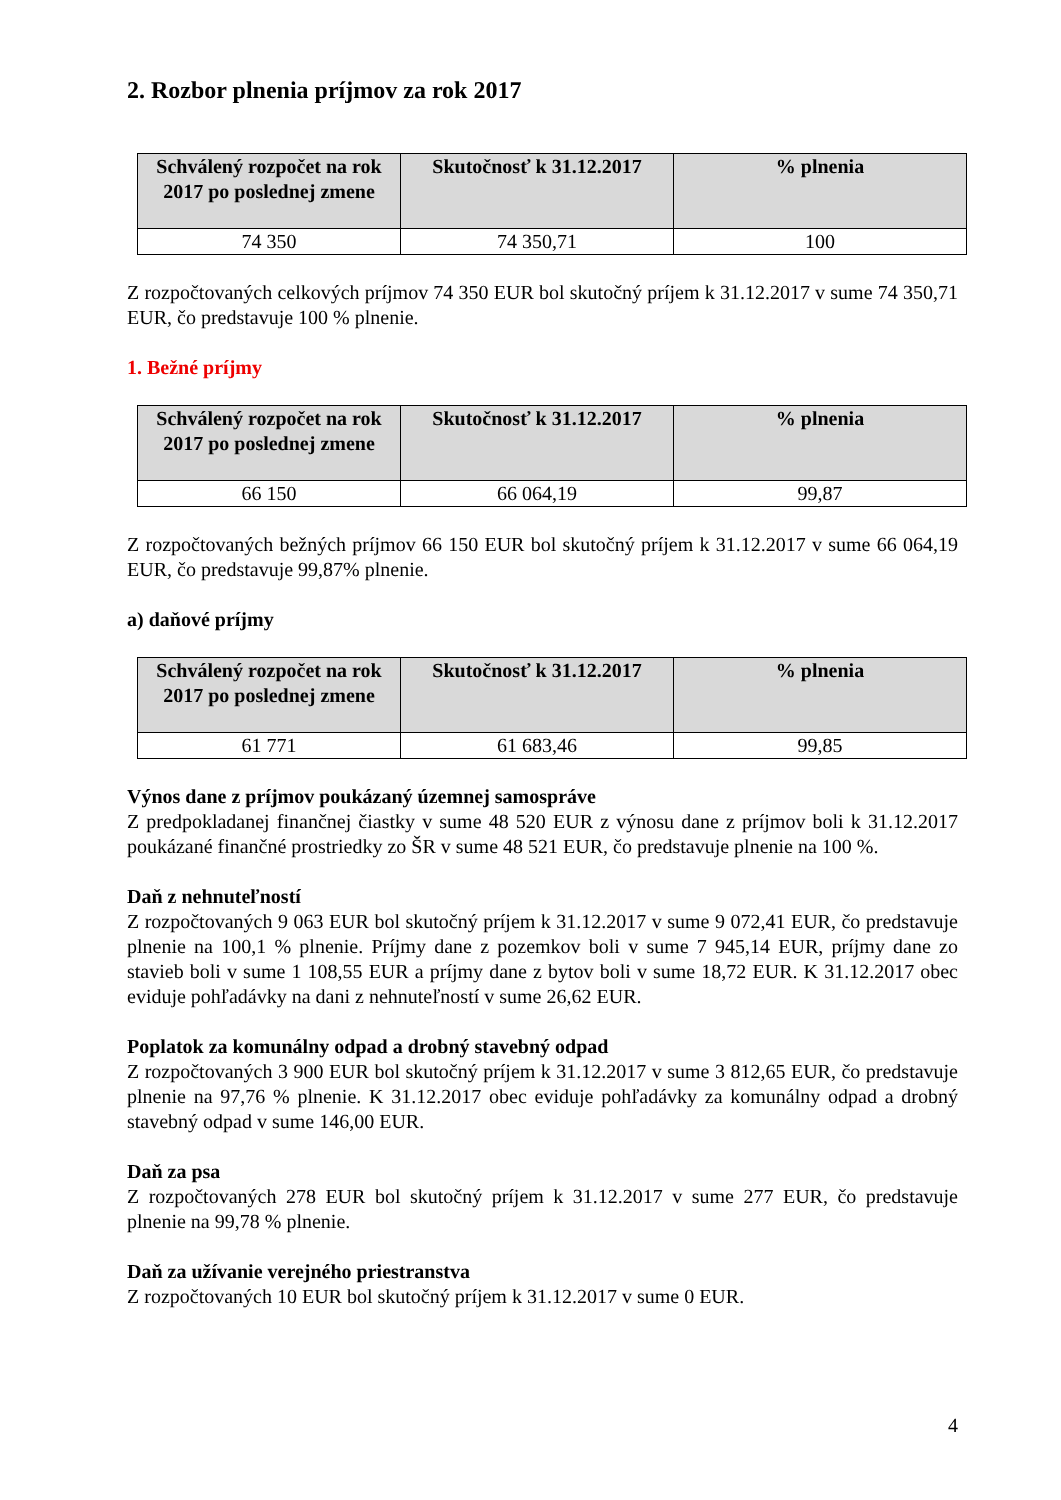2. Rozbor plnenia príjmov za rok 2017
| Schválený rozpočet na rok 2017 po poslednej zmene | Skutočnosť k 31.12.2017 | % plnenia |
| --- | --- | --- |
| 74 350 | 74 350,71 | 100 |
Z rozpočtovaných celkových príjmov 74 350 EUR bol skutočný príjem k 31.12.2017 v sume 74 350,71 EUR, čo predstavuje 100 % plnenie.
1. Bežné príjmy
| Schválený rozpočet na rok 2017 po poslednej zmene | Skutočnosť k 31.12.2017 | % plnenia |
| --- | --- | --- |
| 66 150 | 66 064,19 | 99,87 |
Z rozpočtovaných bežných príjmov 66 150 EUR bol skutočný príjem k 31.12.2017 v sume 66 064,19 EUR, čo predstavuje 99,87% plnenie.
a) daňové príjmy
| Schválený rozpočet na rok 2017 po poslednej zmene | Skutočnosť k 31.12.2017 | % plnenia |
| --- | --- | --- |
| 61 771 | 61 683,46 | 99,85 |
Výnos dane z príjmov poukázaný územnej samospráve
Z predpokladanej finančnej čiastky v sume 48 520 EUR z výnosu dane z príjmov boli k 31.12.2017 poukázané finančné prostriedky zo ŠR v sume 48 521 EUR, čo predstavuje plnenie na 100 %.
Daň z nehnuteľností
Z rozpočtovaných 9 063 EUR bol skutočný príjem k 31.12.2017 v sume 9 072,41 EUR, čo predstavuje plnenie na 100,1 % plnenie. Príjmy dane z pozemkov boli v sume 7 945,14 EUR, príjmy dane zo stavieb boli v sume 1 108,55 EUR a príjmy dane z bytov boli v sume 18,72 EUR. K 31.12.2017 obec eviduje pohľadávky na dani z nehnuteľností v sume 26,62 EUR.
Poplatok za komunálny odpad a drobný stavebný odpad
Z rozpočtovaných 3 900 EUR bol skutočný príjem k 31.12.2017 v sume 3 812,65 EUR, čo predstavuje plnenie na 97,76 % plnenie. K 31.12.2017 obec eviduje pohľadávky za komunálny odpad a drobný stavebný odpad v sume 146,00 EUR.
Daň za psa
Z rozpočtovaných 278 EUR bol skutočný príjem k 31.12.2017 v sume 277 EUR, čo predstavuje plnenie na 99,78 % plnenie.
Daň za užívanie verejného priestranstva
Z rozpočtovaných 10 EUR bol skutočný príjem k 31.12.2017 v sume 0 EUR.
4